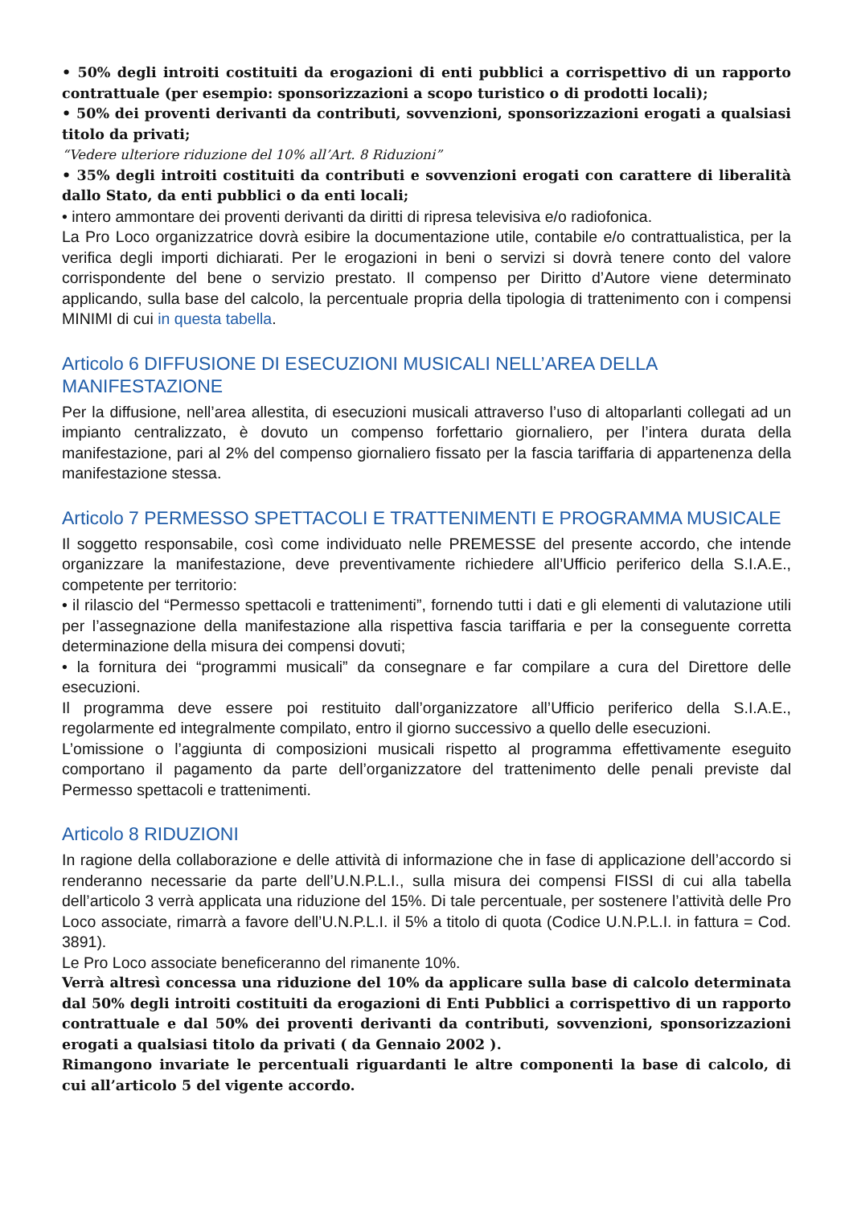• 50% degli introiti costituiti da erogazioni di enti pubblici a corrispettivo di un rapporto contrattuale (per esempio: sponsorizzazioni a scopo turistico o di prodotti locali);
• 50% dei proventi derivanti da contributi, sovvenzioni, sponsorizzazioni erogati a qualsiasi titolo da privati;
“Vedere ulteriore riduzione del 10% all’Art. 8 Riduzioni”
• 35% degli introiti costituiti da contributi e sovvenzioni erogati con carattere di liberalità dallo Stato, da enti pubblici o da enti locali;
• intero ammontare dei proventi derivanti da diritti di ripresa televisiva e/o radiofonica.
La Pro Loco organizzatrice dovrà esibire la documentazione utile, contabile e/o contrattualistica, per la verifica degli importi dichiarati. Per le erogazioni in beni o servizi si dovrà tenere conto del valore corrispondente del bene o servizio prestato. Il compenso per Diritto d’Autore viene determinato applicando, sulla base del calcolo, la percentuale propria della tipologia di trattenimento con i compensi MINIMI di cui in questa tabella.
Articolo 6 DIFFUSIONE DI ESECUZIONI MUSICALI NELL’AREA DELLA MANIFESTAZIONE
Per la diffusione, nell’area allestita, di esecuzioni musicali attraverso l’uso di altoparlanti collegati ad un impianto centralizzato, è dovuto un compenso forfettario giornaliero, per l’intera durata della manifestazione, pari al 2% del compenso giornaliero fissato per la fascia tariffaria di appartenenza della manifestazione stessa.
Articolo 7 PERMESSO SPETTACOLI E TRATTENIMENTI E PROGRAMMA MUSICALE
Il soggetto responsabile, così come individuato nelle PREMESSE del presente accordo, che intende organizzare la manifestazione, deve preventivamente richiedere all’Ufficio periferico della S.I.A.E., competente per territorio:
• il rilascio del “Permesso spettacoli e trattenimenti”, fornendo tutti i dati e gli elementi di valutazione utili per l’assegnazione della manifestazione alla rispettiva fascia tariffaria e per la conseguente corretta determinazione della misura dei compensi dovuti;
• la fornitura dei “programmi musicali” da consegnare e far compilare a cura del Direttore delle esecuzioni.
Il programma deve essere poi restituito dall’organizzatore all’Ufficio periferico della S.I.A.E., regolarmente ed integralmente compilato, entro il giorno successivo a quello delle esecuzioni.
L’omissione o l’aggiunta di composizioni musicali rispetto al programma effettivamente eseguito comportano il pagamento da parte dell’organizzatore del trattenimento delle penali previste dal Permesso spettacoli e trattenimenti.
Articolo 8 RIDUZIONI
In ragione della collaborazione e delle attività di informazione che in fase di applicazione dell’accordo si renderanno necessarie da parte dell’U.N.P.L.I., sulla misura dei compensi FISSI di cui alla tabella dell’articolo 3 verrà applicata una riduzione del 15%. Di tale percentuale, per sostenere l’attività delle Pro Loco associate, rimarrà a favore dell’U.N.P.L.I. il 5% a titolo di quota (Codice U.N.P.L.I. in fattura = Cod. 3891).
Le Pro Loco associate beneficeranno del rimanente 10%.
Verrà altresì concessa una riduzione del 10% da applicare sulla base di calcolo determinata dal 50% degli introiti costituiti da erogazioni di Enti Pubblici a corrispettivo di un rapporto contrattuale e dal 50% dei proventi derivanti da contributi, sovvenzioni, sponsorizzazioni erogati a qualsiasi titolo da privati ( da Gennaio 2002 ).
Rimangono invariate le percentuali riguardanti le altre componenti la base di calcolo, di cui all’articolo 5 del vigente accordo.